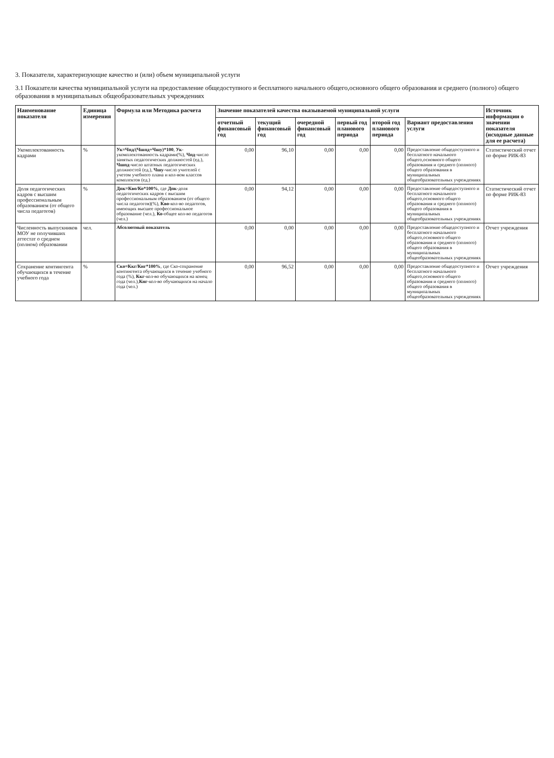3. Показатели, характеризующие качество и (или) объем муниципальной услуги
3.1 Показатели качества муниципальной услуги на предоставление общедоступного и бесплатного начального общего,основного общего образования и среднего (полного) общего образования в муниципальных общеобразовательных учреждениях
| Наименование показателя | Единица измерения | Формула или Методика расчета | Значение показателей качества оказываемой муниципальной услуги | | | | | | Источник информации о значении показателя (исходные данные для ее расчета) |
| --- | --- | --- | --- | --- | --- | --- | --- | --- | --- |
| | | | отчетный финансовый год | текущий финансовый год | очередной финансовый год | первый год планового периода | второй год планового периода | Вариант предоставления услуги | |
| Укомплектованность кадрами | % | Ук=Чпд/(Чшпд+Чшу)*100 , Ук -укомплектованность кадрами(%), Чпд -число занятых педагогических должностей (ед.), Чшпд -число штатных педагогических должностей (ед.), Чшу -число учителей с учетом учебного плана и кол-вом классов комплектов (ед.) | 0,00 | 96,10 | 0,00 | 0,00 | 0,00 | Предоставление общедоступного и бесплатного начального общего,основного общего образования и среднего (полного) общего образования в муниципальных общеобразовательных учреждениях | Статистический отчет по форме РИК-83 |
| Доля педагогических кадров с высшим профессиональным образованием (от общего числа педагогов) | % | Дпк=Кво/Ко*100% , где Дпк -доля педагогических кадров с высшим профессиональным образованием (от общего числа педагогов)(%), Кво -кол-во педагогов, имеющих высшее профессиональное образование (чел.), Ко -общее кол-во педагогов (чел.) | 0,00 | 94,12 | 0,00 | 0,00 | 0,00 | Предоставление общедоступного и бесплатного начального общего,основного общего образования и среднего (полного) общего образования в муниципальных общеобразовательных учреждениях | Статистический отчет по форме РИК-83 |
| Численность выпускников МОУ не получивших аттестат о среднем (полном) образовании | чел. | Абсолютный показатель | 0,00 | 0,00 | 0,00 | 0,00 | 0,00 | Предоставление общедоступного и бесплатного начального общего,основного общего образования и среднего (полного) общего образования в муниципальных общеобразовательных учреждениях | Отчет учреждения |
| Сохранение контингента обучающихся в течение учебного года | % | Ско=Ккг/Кнг*100% , где Ско-сохранение контингента обучающихся в течение учебного года (%), Ккг -кол-во обучающихся на конец года (чел.), Кнг -кол-во обучающихся на начало года (чел.) | 0,00 | 96,52 | 0,00 | 0,00 | 0,00 | Предоставление общедоступного и бесплатного начального общего,основного общего образования и среднего (полного) общего образования в муниципальных общеобразовательных учреждениях | Отчет учреждения |